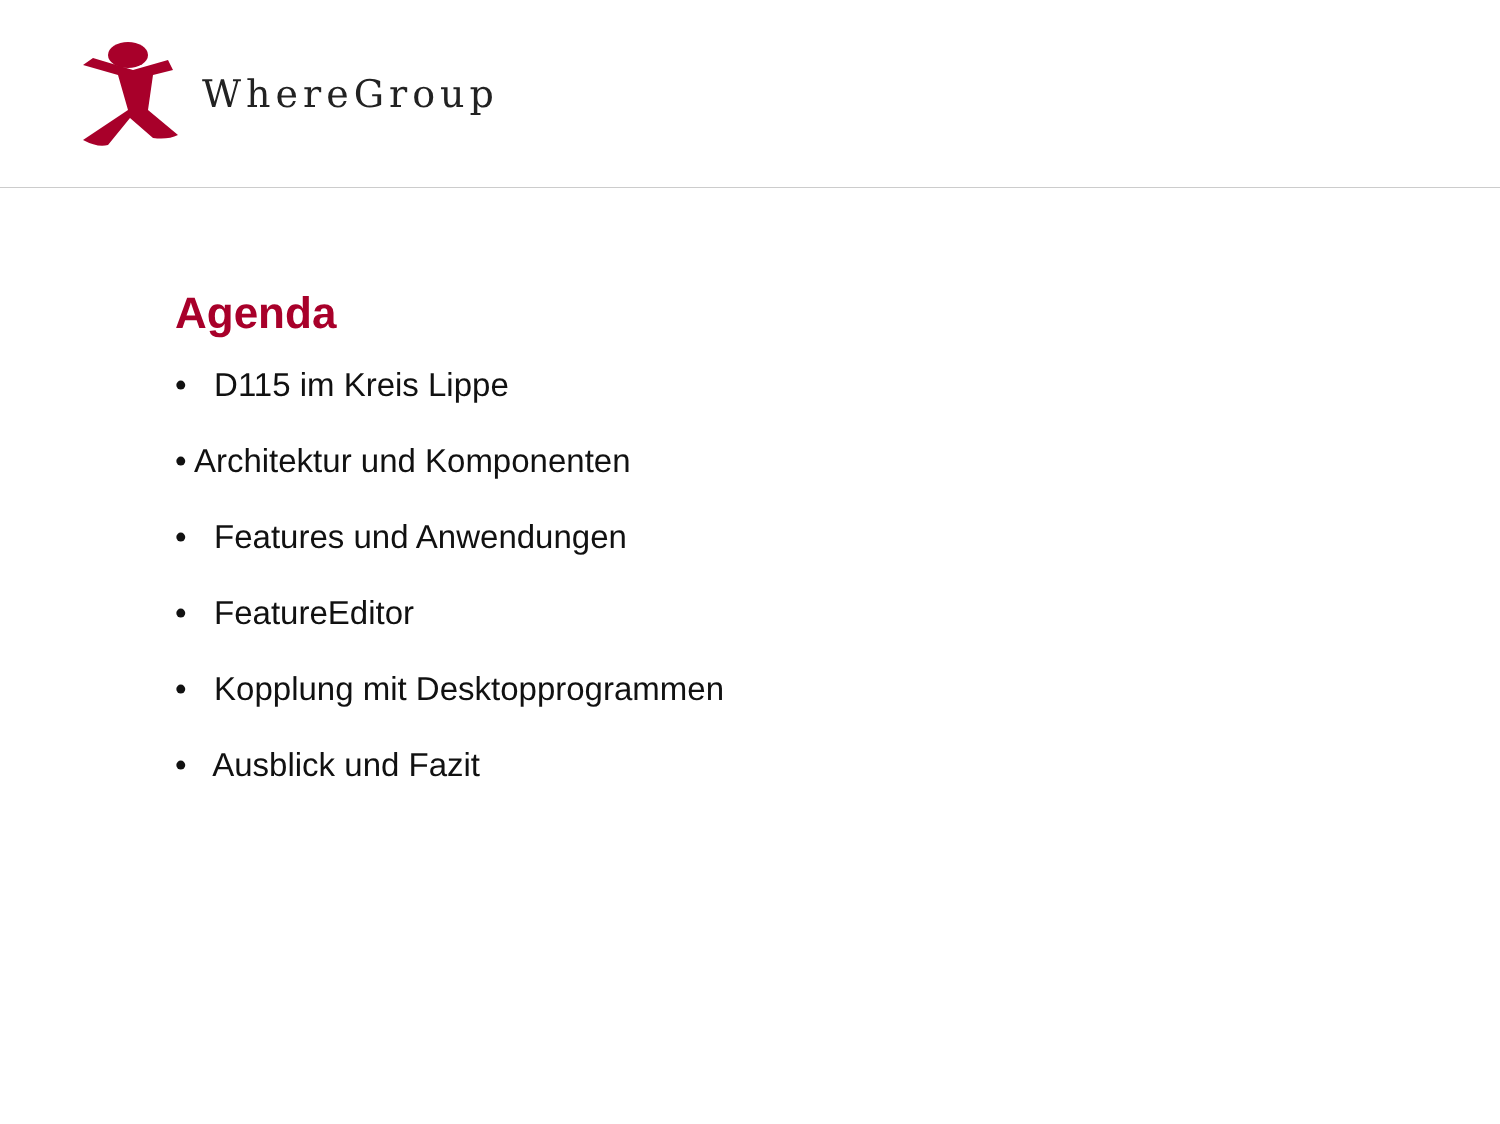WhereGroup
Agenda
• D115 im Kreis Lippe
• Architektur und Komponenten
• Features und Anwendungen
• FeatureEditor
• Kopplung mit Desktopprogrammen
• Ausblick und Fazit